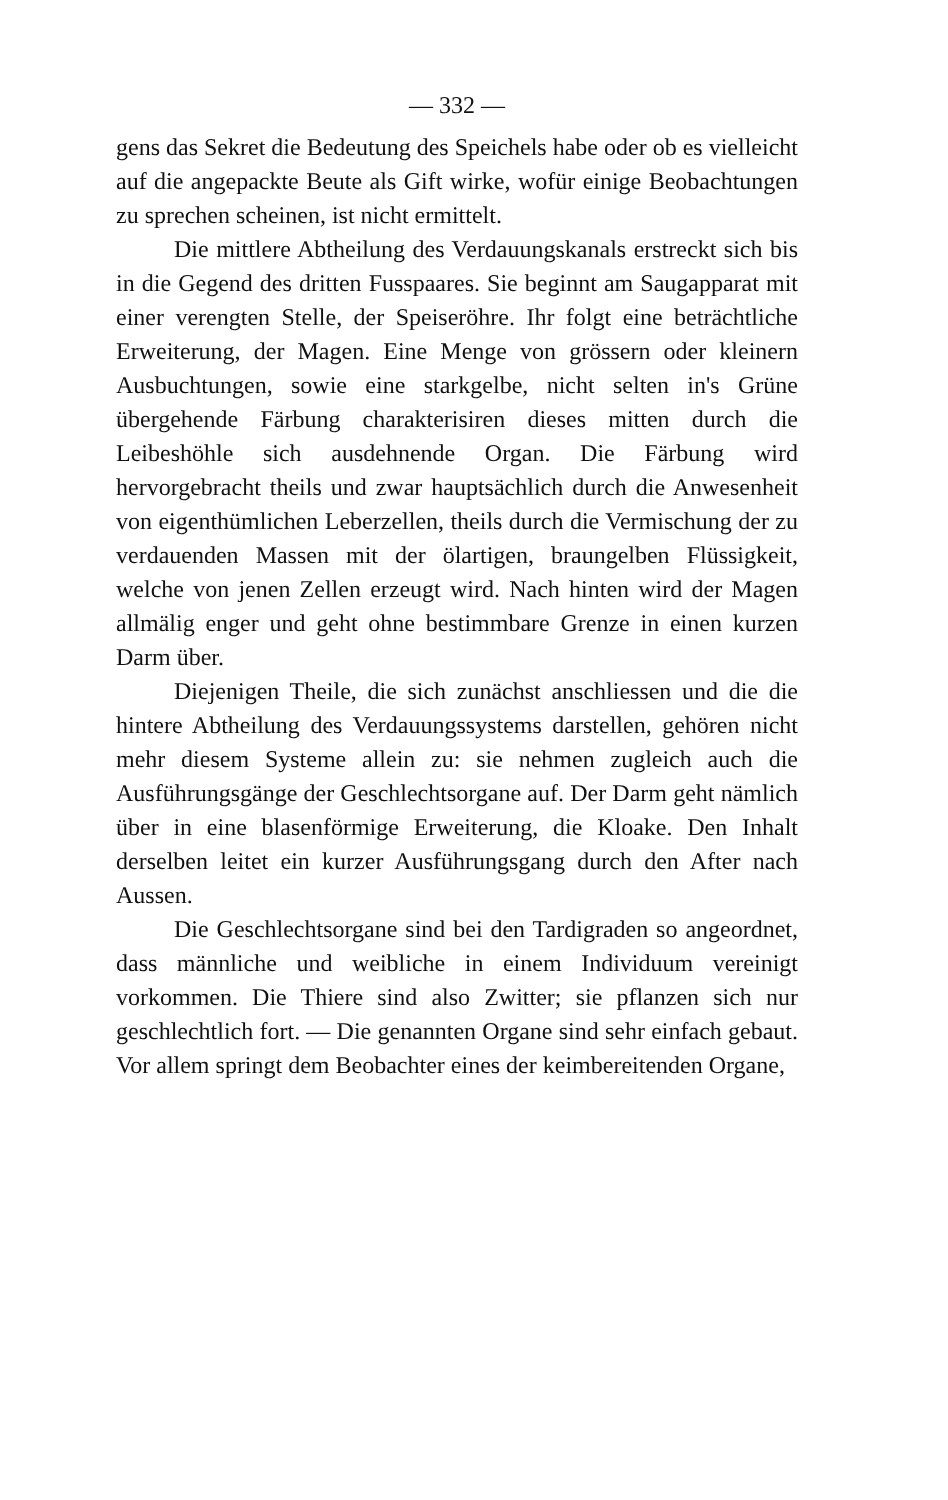— 332 —
gens das Sekret die Bedeutung des Speichels habe oder ob es vielleicht auf die angepackte Beute als Gift wirke, wofür einige Beobachtungen zu sprechen scheinen, ist nicht ermittelt.
Die mittlere Abtheilung des Verdauungskanals erstreckt sich bis in die Gegend des dritten Fusspaares. Sie beginnt am Saugapparat mit einer verengten Stelle, der Speiseröhre. Ihr folgt eine beträchtliche Erweiterung, der Magen. Eine Menge von grössern oder kleinern Ausbuchtungen, sowie eine starkgelbe, nicht selten in's Grüne übergehende Färbung charakterisiren dieses mitten durch die Leibeshöhle sich ausdehnende Organ. Die Färbung wird hervorgebracht theils und zwar hauptsächlich durch die Anwesenheit von eigenthümlichen Leberzellen, theils durch die Vermischung der zu verdauenden Massen mit der ölartigen, braungelben Flüssigkeit, welche von jenen Zellen erzeugt wird. Nach hinten wird der Magen allmälig enger und geht ohne bestimmbare Grenze in einen kurzen Darm über.
Diejenigen Theile, die sich zunächst anschliessen und die die hintere Abtheilung des Verdauungssystems darstellen, gehören nicht mehr diesem Systeme allein zu: sie nehmen zugleich auch die Ausführungsgänge der Geschlechtsorgane auf. Der Darm geht nämlich über in eine blasenförmige Erweiterung, die Kloake. Den Inhalt derselben leitet ein kurzer Ausführungsgang durch den After nach Aussen.
Die Geschlechtsorgane sind bei den Tardigraden so angeordnet, dass männliche und weibliche in einem Individuum vereinigt vorkommen. Die Thiere sind also Zwitter; sie pflanzen sich nur geschlechtlich fort. — Die genannten Organe sind sehr einfach gebaut. Vor allem springt dem Beobachter eines der keimbereitenden Organe,